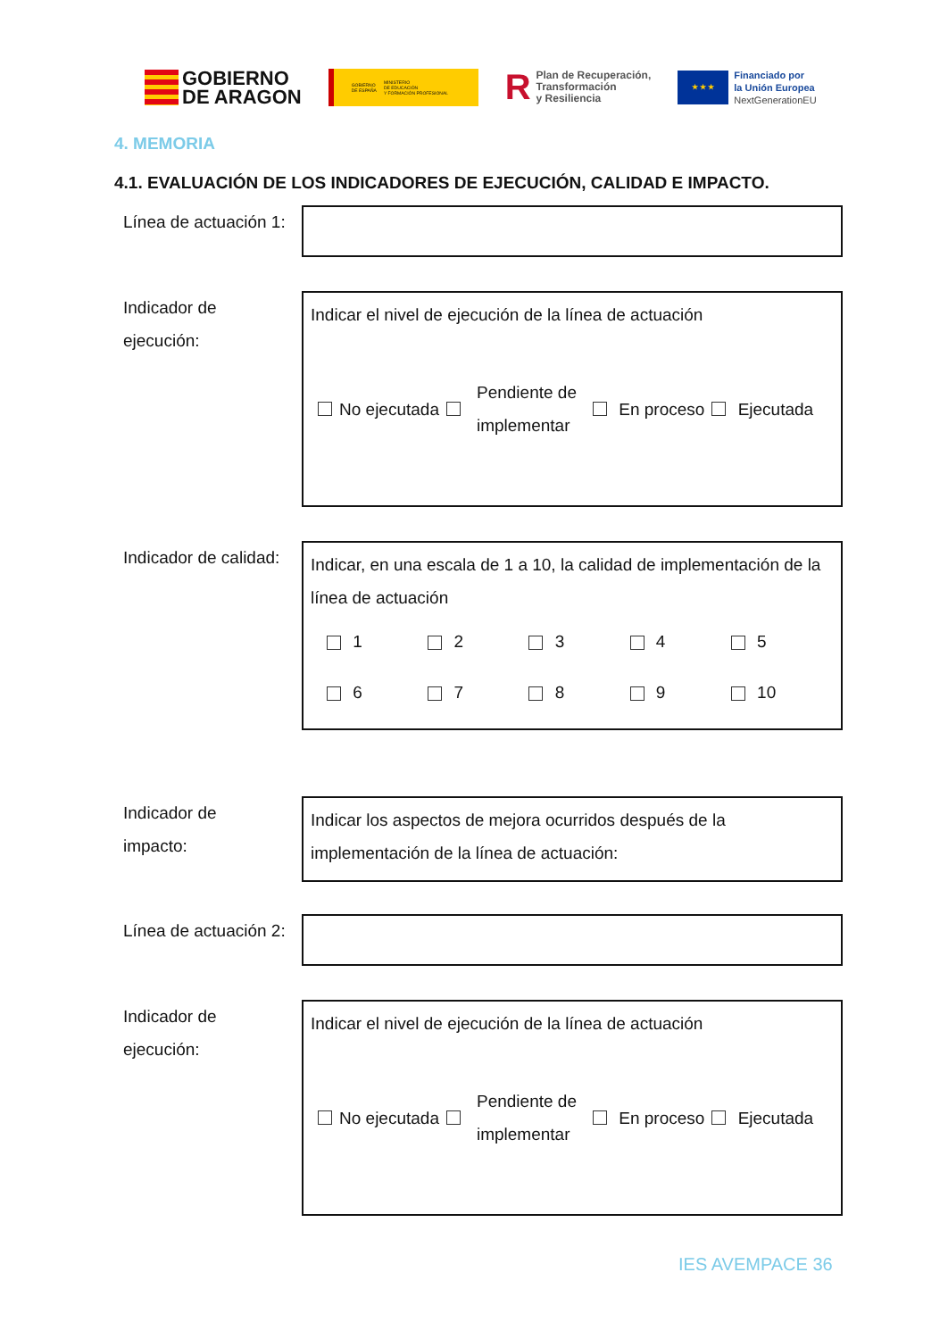GOBIERNO
DE ARAGON
GOBIERNO
DE ESPAÑA MINISTERIO
DE EDUCACIÓN
Y FORMACIÓN PROFESIONAL
R Plan de Recuperación,
Transformación
y Resiliencia
★ ★ ★
Financiado por
la Unión Europea
NextGenerationEU
4. MEMORIA
4.1. EVALUACIÓN DE LOS INDICADORES DE EJECUCIÓN, CALIDAD E IMPACTO.
Línea de actuación 1:
Indicador de
ejecución:
Indicar el nivel de ejecución de la línea de actuación
No ejecutada Pendiente de
implementar En proceso Ejecutada
Indicador de calidad:
Indicar, en una escala de 1 a 10, la calidad de implementación de la línea de actuación
1 2 3 4 5 6 7 8 9 10
Indicador de
impacto:
Indicar los aspectos de mejora ocurridos después de la implementación de la línea de actuación:
Línea de actuación 2:
Indicador de
ejecución:
Indicar el nivel de ejecución de la línea de actuación
No ejecutada Pendiente de
implementar En proceso Ejecutada
IES AVEMPACE 36